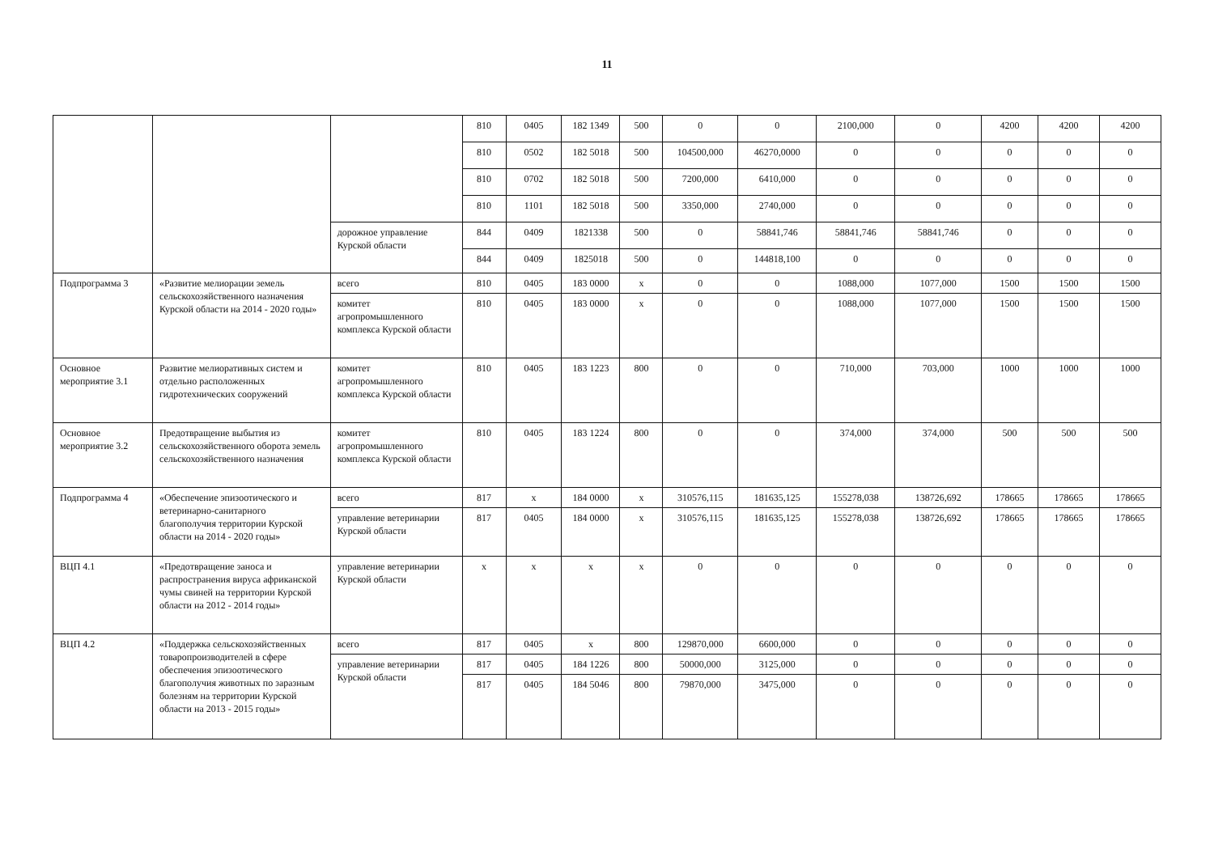11
| | | | 810 | 0405 | 182 1349 | 500 | 0 | 0 | 2100,000 | 0 | 4200 | 4200 | 4200 |
| | | | 810 | 0502 | 182 5018 | 500 | 104500,000 | 46270,0000 | 0 | 0 | 0 | 0 | 0 |
| | | | 810 | 0702 | 182 5018 | 500 | 7200,000 | 6410,000 | 0 | 0 | 0 | 0 | 0 |
| | | | 810 | 1101 | 182 5018 | 500 | 3350,000 | 2740,000 | 0 | 0 | 0 | 0 | 0 |
| | | дорожное управление Курской области | 844 | 0409 | 1821338 | 500 | 0 | 58841,746 | 58841,746 | 58841,746 | 0 | 0 | 0 |
| | | | 844 | 0409 | 1825018 | 500 | 0 | 144818,100 | 0 | 0 | 0 | 0 | 0 |
| Подпрограмма 3 | «Развитие мелиорации земель сельскохозяйственного назначения Курской области на 2014 - 2020 годы» | всего | 810 | 0405 | 183 0000 | x | 0 | 0 | 1088,000 | 1077,000 | 1500 | 1500 | 1500 |
| | | комитет агропромышленного комплекса Курской области | 810 | 0405 | 183 0000 | x | 0 | 0 | 1088,000 | 1077,000 | 1500 | 1500 | 1500 |
| Основное мероприятие 3.1 | Развитие мелиоративных систем и отдельно расположенных гидротехнических сооружений | комитет агропромышленного комплекса Курской области | 810 | 0405 | 183 1223 | 800 | 0 | 0 | 710,000 | 703,000 | 1000 | 1000 | 1000 |
| Основное мероприятие 3.2 | Предотвращение выбытия из сельскохозяйственного оборота земель сельскохозяйственного назначения | комитет агропромышленного комплекса Курской области | 810 | 0405 | 183 1224 | 800 | 0 | 0 | 374,000 | 374,000 | 500 | 500 | 500 |
| Подпрограмма 4 | «Обеспечение эпизоотического и ветеринарно-санитарного благополучия территории Курской области на 2014 - 2020 годы» | всего | 817 | x | 184 0000 | x | 310576,115 | 181635,125 | 155278,038 | 138726,692 | 178665 | 178665 | 178665 |
| | | управление ветеринарии Курской области | 817 | 0405 | 184 0000 | x | 310576,115 | 181635,125 | 155278,038 | 138726,692 | 178665 | 178665 | 178665 |
| ВЦП 4.1 | «Предотвращение заноса и распространения вируса африканской чумы свиней на территории Курской области на 2012 - 2014 годы» | управление ветеринарии Курской области | x | x | x | x | 0 | 0 | 0 | 0 | 0 | 0 | 0 |
| ВЦП 4.2 | «Поддержка сельскохозяйственных товаропроизводителей в сфере обеспечения эпизоотического благополучия животных по заразным болезням на территории Курской области на 2013 - 2015 годы» | всего | 817 | 0405 | x | 800 | 129870,000 | 6600,000 | 0 | 0 | 0 | 0 | 0 |
| | | управление ветеринарии Курской области | 817 | 0405 | 184 1226 | 800 | 50000,000 | 3125,000 | 0 | 0 | 0 | 0 | 0 |
| | | | 817 | 0405 | 184 5046 | 800 | 79870,000 | 3475,000 | 0 | 0 | 0 | 0 | 0 |